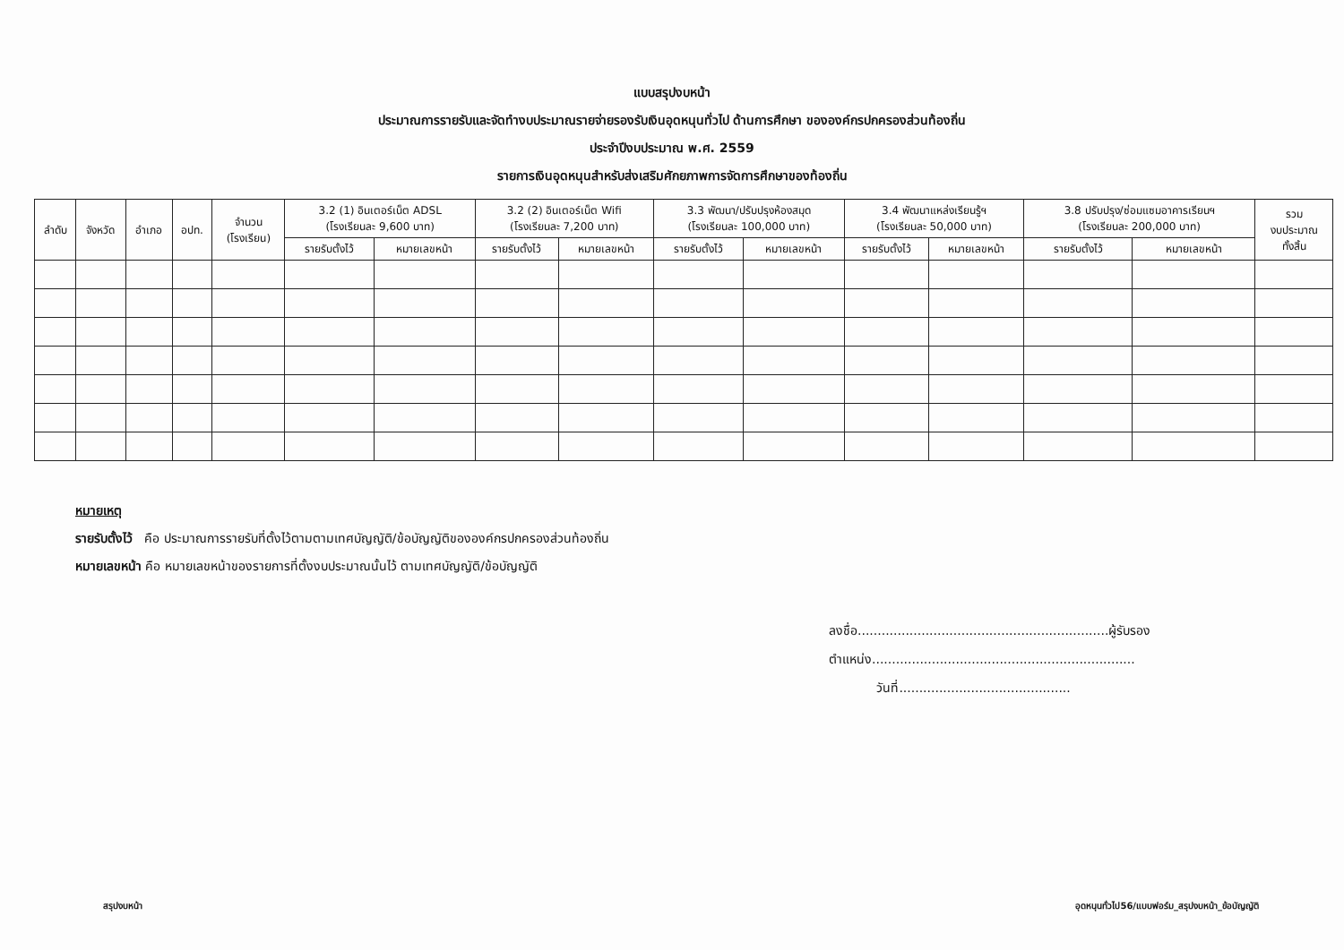แบบสรุปงบหน้า
ประมาณการรายรับและจัดทำงบประมาณรายจ่ายรองรับเงินอุดหนุนทั่วไป ด้านการศึกษา ขององค์กรปกครองส่วนท้องถิ่น
ประจำปีงบประมาณ พ.ศ. 2559
รายการเงินอุดหนุนสำหรับส่งเสริมศักยภาพการจัดการศึกษาของท้องถิ่น
| ลำดับ | จังหวัด | อำเภอ | อปท. | จำนวน (โรงเรียน) | 3.2 (1) อินเตอร์เน็ต ADSL (โรงเรียนละ 9,600 บาท) | | 3.2 (2) อินเตอร์เน็ต Wifi (โรงเรียนละ 7,200 บาท) | | 3.3 พัฒนา/ปรับปรุงห้องสมุด (โรงเรียนละ 100,000 บาท) | | 3.4 พัฒนาแหล่งเรียนรู้ฯ (โรงเรียนละ 50,000 บาท) | | 3.8 ปรับปรุง/ซ่อมแซมอาคารเรียนฯ (โรงเรียนละ 200,000 บาท) | | รวม งบประมาณ ทั้งสิ้น |
| --- | --- | --- | --- | --- | --- | --- | --- | --- | --- | --- | --- | --- | --- | --- | --- |
| | | | | | รายรับตั้งไว้ | หมายเลขหน้า | รายรับตั้งไว้ | หมายเลขหน้า | รายรับตั้งไว้ | หมายเลขหน้า | รายรับตั้งไว้ | หมายเลขหน้า | รายรับตั้งไว้ | หมายเลขหน้า | |
หมายเหตุ
รายรับตั้งไว้ คือ ประมาณการรายรับที่ตั้งไว้ตามตามเทศบัญญัติ/ข้อบัญญัติขององค์กรปกครองส่วนท้องถิ่น
หมายเลขหน้า คือ หมายเลขหน้าของรายการที่ตั้งงบประมาณนั้นไว้ ตามเทศบัญญัติ/ข้อบัญญัติ
ลงชื่อ...............................................................ผู้รับรอง
ตำแหน่ง..................................................................
วันที่...........................................
สรุปงบหน้า อุดหนุนทั่วไป56/แบบฟอร์ม_สรุปงบหน้า_ข้อบัญญัติ